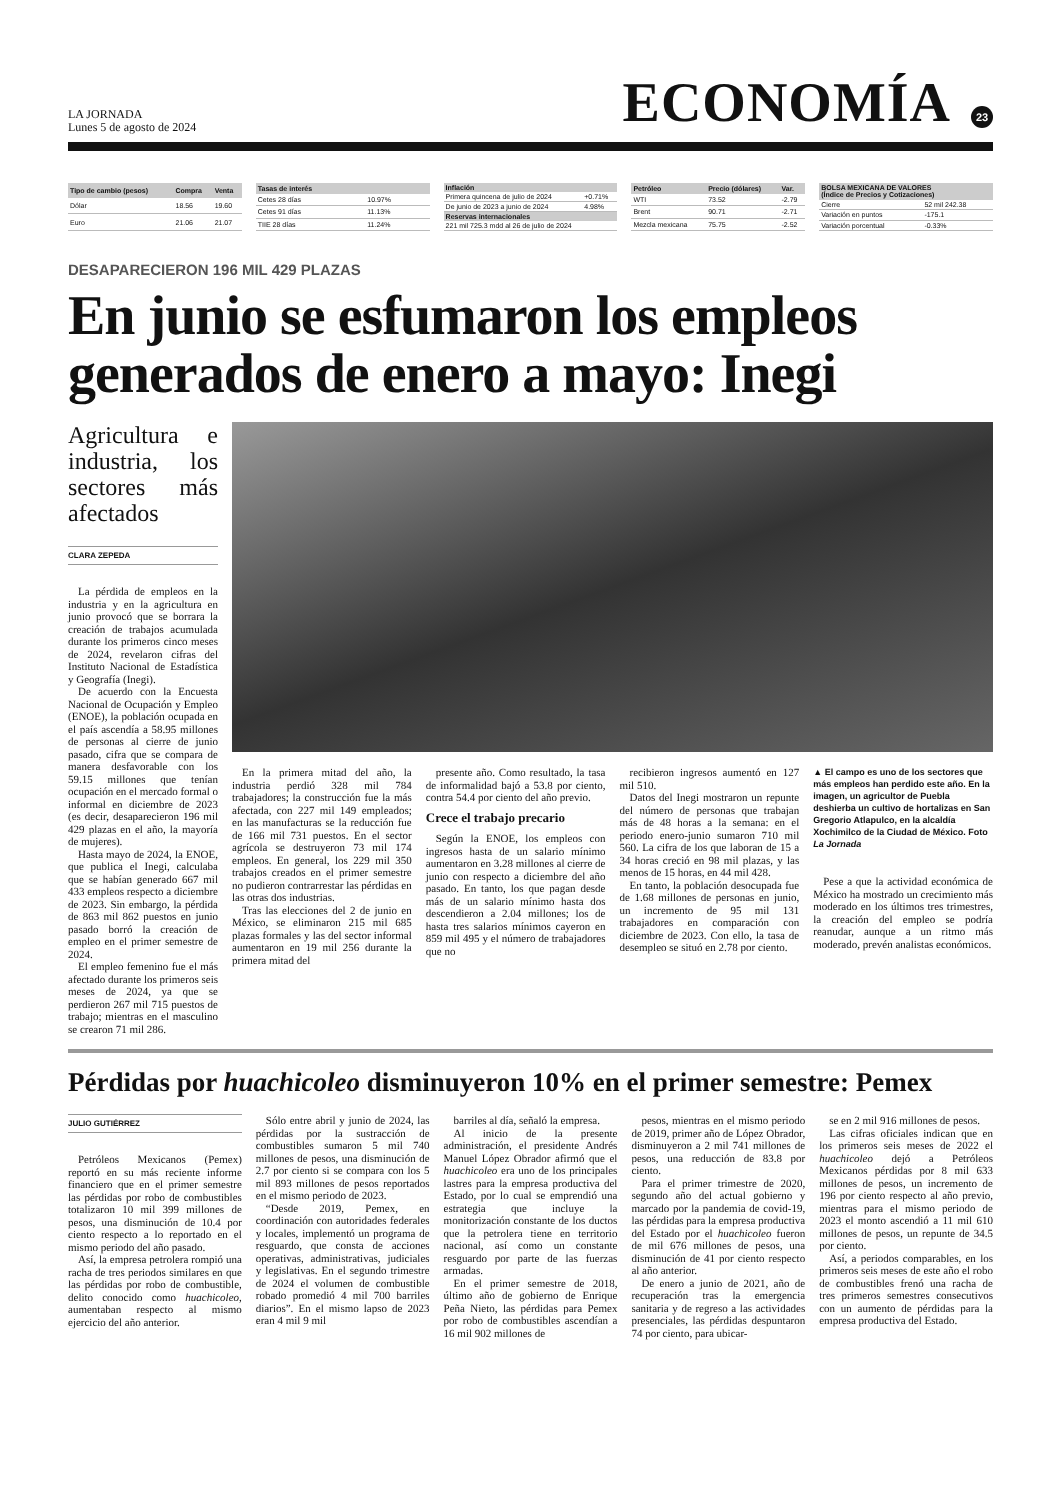LA JORNADA
Lunes 5 de agosto de 2024
ECONOMÍA
23
| Tipo de cambio (pesos) | Compra | Venta |
| --- | --- | --- |
| Dólar | 18.56 | 19.60 |
| Euro | 21.06 | 21.07 |
| Tasas de interés | |
| --- | --- |
| Cetes 28 días | 10.97% |
| Cetes 91 días | 11.13% |
| TIIE 28 días | 11.24% |
| Inflación | |
| --- | --- |
| Primera quincena de julio de 2024 | +0.71% |
| De junio de 2023 a junio de 2024 | 4.98% |
| Reservas internacionales | |
| 221 mil 725.3 mdd al 26 de julio de 2024 | |
| Petróleo | Precio (dólares) | Var. |
| --- | --- | --- |
| WTI | 73.52 | -2.79 |
| Brent | 90.71 | -2.71 |
| Mezcla mexicana | 75.75 | -2.52 |
| BOLSA MEXICANA DE VALORES (Índice de Precios y Cotizaciones) | |
| --- | --- |
| Cierre | 52 mil 242.38 |
| Variación en puntos | -175.1 |
| Variación porcentual | -0.33% |
DESAPARECIERON 196 MIL 429 PLAZAS
En junio se esfumaron los empleos generados de enero a mayo: Inegi
Agricultura e industria, los sectores más afectados
CLARA ZEPEDA
La pérdida de empleos en la industria y en la agricultura en junio provocó que se borrara la creación de trabajos acumulada durante los primeros cinco meses de 2024, revelaron cifras del Instituto Nacional de Estadística y Geografía (Inegi).
De acuerdo con la Encuesta Nacional de Ocupación y Empleo (ENOE), la población ocupada en el país ascendía a 58.95 millones de personas al cierre de junio pasado, cifra que se compara de manera desfavorable con los 59.15 millones que tenían ocupación en el mercado formal o informal en diciembre de 2023 (es decir, desaparecieron 196 mil 429 plazas en el año, la mayoría de mujeres).
Hasta mayo de 2024, la ENOE, que publica el Inegi, calculaba que se habían generado 667 mil 433 empleos respecto a diciembre de 2023. Sin embargo, la pérdida de 863 mil 862 puestos en junio pasado borró la creación de empleo en el primer semestre de 2024.
El empleo femenino fue el más afectado durante los primeros seis meses de 2024, ya que se perdieron 267 mil 715 puestos de trabajo; mientras en el masculino se crearon 71 mil 286.
En la primera mitad del año, la industria perdió 328 mil 784 trabajadores; la construcción fue la más afectada, con 227 mil 149 empleados; en las manufacturas se la reducción fue de 166 mil 731 puestos. En el sector agrícola se destruyeron 73 mil 174 empleos. En general, los 229 mil 350 trabajos creados en el primer semestre no pudieron contrarrestar las pérdidas en las otras dos industrias.
Tras las elecciones del 2 de junio en México, se eliminaron 215 mil 685 plazas formales y las del sector informal aumentaron en 19 mil 256 durante la primera mitad del
presente año. Como resultado, la tasa de informalidad bajó a 53.8 por ciento, contra 54.4 por ciento del año previo.
Crece el trabajo precario
Según la ENOE, los empleos con ingresos hasta de un salario mínimo aumentaron en 3.28 millones al cierre de junio con respecto a diciembre del año pasado. En tanto, los que pagan desde más de un salario mínimo hasta dos descendieron a 2.04 millones; los de hasta tres salarios mínimos cayeron en 859 mil 495 y el número de trabajadores que no
recibieron ingresos aumentó en 127 mil 510.
Datos del Inegi mostraron un repunte del número de personas que trabajan más de 48 horas a la semana: en el periodo enero-junio sumaron 710 mil 560. La cifra de los que laboran de 15 a 34 horas creció en 98 mil plazas, y las menos de 15 horas, en 44 mil 428.
En tanto, la población desocupada fue de 1.68 millones de personas en junio, un incremento de 95 mil 131 trabajadores en comparación con diciembre de 2023. Con ello, la tasa de desempleo se situó en 2.78 por ciento.
▲ El campo es uno de los sectores que más empleos han perdido este año. En la imagen, un agricultor de Puebla deshierba un cultivo de hortalizas en San Gregorio Atlapulco, en la alcaldía Xochimilco de la Ciudad de México. Foto La Jornada
Pese a que la actividad económica de México ha mostrado un crecimiento más moderado en los últimos tres trimestres, la creación del empleo se podría reanudar, aunque a un ritmo más moderado, prevén analistas económicos.
Pérdidas por huachicoleo disminuyeron 10% en el primer semestre: Pemex
JULIO GUTIÉRREZ
Petróleos Mexicanos (Pemex) reportó en su más reciente informe financiero que en el primer semestre las pérdidas por robo de combustibles totalizaron 10 mil 399 millones de pesos, una disminución de 10.4 por ciento respecto a lo reportado en el mismo periodo del año pasado.
Así, la empresa petrolera rompió una racha de tres periodos similares en que las pérdidas por robo de combustible, delito conocido como huachicoleo, aumentaban respecto al mismo ejercicio del año anterior.
Sólo entre abril y junio de 2024, las pérdidas por la sustracción de combustibles sumaron 5 mil 740 millones de pesos, una disminución de 2.7 por ciento si se compara con los 5 mil 893 millones de pesos reportados en el mismo periodo de 2023.
“Desde 2019, Pemex, en coordinación con autoridades federales y locales, implementó un programa de resguardo, que consta de acciones operativas, administrativas, judiciales y legislativas. En el segundo trimestre de 2024 el volumen de combustible robado promedió 4 mil 700 barriles diarios”. En el mismo lapso de 2023 eran 4 mil 9 mil
barriles al día, señaló la empresa.
Al inicio de la presente administración, el presidente Andrés Manuel López Obrador afirmó que el huachicoleo era uno de los principales lastres para la empresa productiva del Estado, por lo cual se emprendió una estrategia que incluye la monitorización constante de los ductos que la petrolera tiene en territorio nacional, así como un constante resguardo por parte de las fuerzas armadas.
En el primer semestre de 2018, último año de gobierno de Enrique Peña Nieto, las pérdidas para Pemex por robo de combustibles ascendían a 16 mil 902 millones de
pesos, mientras en el mismo periodo de 2019, primer año de López Obrador, disminuyeron a 2 mil 741 millones de pesos, una reducción de 83.8 por ciento.
Para el primer trimestre de 2020, segundo año del actual gobierno y marcado por la pandemia de covid-19, las pérdidas para la empresa productiva del Estado por el huachicoleo fueron de mil 676 millones de pesos, una disminución de 41 por ciento respecto al año anterior.
De enero a junio de 2021, año de recuperación tras la emergencia sanitaria y de regreso a las actividades presenciales, las pérdidas despuntaron 74 por ciento, para ubicar-
se en 2 mil 916 millones de pesos.
Las cifras oficiales indican que en los primeros seis meses de 2022 el huachicoleo dejó a Petróleos Mexicanos pérdidas por 8 mil 633 millones de pesos, un incremento de 196 por ciento respecto al año previo, mientras para el mismo periodo de 2023 el monto ascendió a 11 mil 610 millones de pesos, un repunte de 34.5 por ciento.
Así, a periodos comparables, en los primeros seis meses de este año el robo de combustibles frenó una racha de tres primeros semestres consecutivos con un aumento de pérdidas para la empresa productiva del Estado.